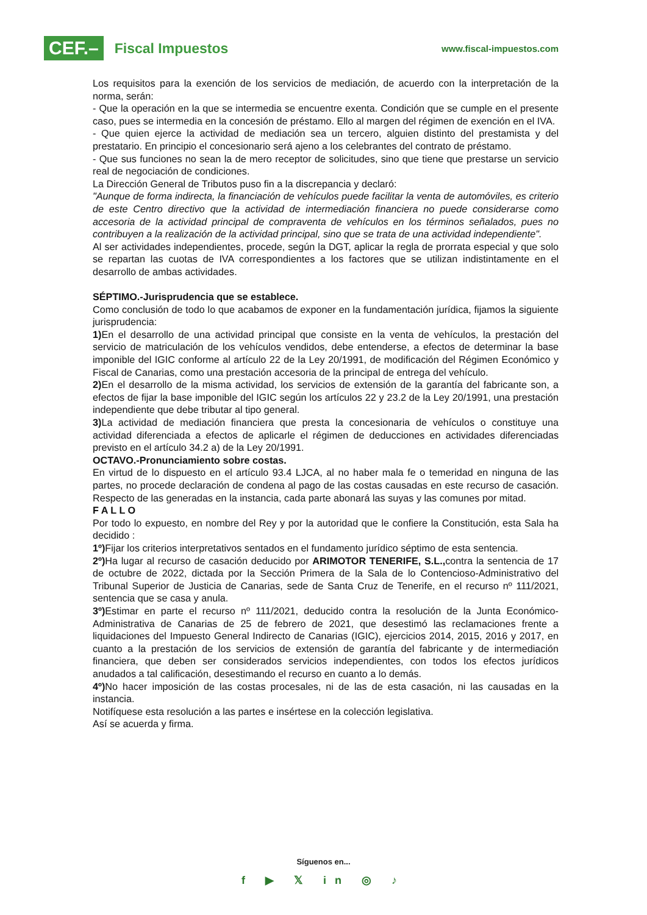CEF.– Fiscal Impuestos
www.fiscal-impuestos.com
Los requisitos para la exención de los servicios de mediación, de acuerdo con la interpretación de la norma, serán:
- Que la operación en la que se intermedia se encuentre exenta. Condición que se cumple en el presente caso, pues se intermedia en la concesión de préstamo. Ello al margen del régimen de exención en el IVA.
- Que quien ejerce la actividad de mediación sea un tercero, alguien distinto del prestamista y del prestatario. En principio el concesionario será ajeno a los celebrantes del contrato de préstamo.
- Que sus funciones no sean la de mero receptor de solicitudes, sino que tiene que prestarse un servicio real de negociación de condiciones.
La Dirección General de Tributos puso fin a la discrepancia y declaró:
"Aunque de forma indirecta, la financiación de vehículos puede facilitar la venta de automóviles, es criterio de este Centro directivo que la actividad de intermediación financiera no puede considerarse como accesoria de la actividad principal de compraventa de vehículos en los términos señalados, pues no contribuyen a la realización de la actividad principal, sino que se trata de una actividad independiente".
Al ser actividades independientes, procede, según la DGT, aplicar la regla de prorrata especial y que solo se repartan las cuotas de IVA correspondientes a los factores que se utilizan indistintamente en el desarrollo de ambas actividades.
SÉPTIMO.-Jurisprudencia que se establece.
Como conclusión de todo lo que acabamos de exponer en la fundamentación jurídica, fijamos la siguiente jurisprudencia:
1) En el desarrollo de una actividad principal que consiste en la venta de vehículos, la prestación del servicio de matriculación de los vehículos vendidos, debe entenderse, a efectos de determinar la base imponible del IGIC conforme al artículo 22 de la Ley 20/1991, de modificación del Régimen Económico y Fiscal de Canarias, como una prestación accesoria de la principal de entrega del vehículo.
2) En el desarrollo de la misma actividad, los servicios de extensión de la garantía del fabricante son, a efectos de fijar la base imponible del IGIC según los artículos 22 y 23.2 de la Ley 20/1991, una prestación independiente que debe tributar al tipo general.
3) La actividad de mediación financiera que presta la concesionaria de vehículos o constituye una actividad diferenciada a efectos de aplicarle el régimen de deducciones en actividades diferenciadas previsto en el artículo 34.2 a) de la Ley 20/1991.
OCTAVO.-Pronunciamiento sobre costas.
En virtud de lo dispuesto en el artículo 93.4 LJCA, al no haber mala fe o temeridad en ninguna de las partes, no procede declaración de condena al pago de las costas causadas en este recurso de casación. Respecto de las generadas en la instancia, cada parte abonará las suyas y las comunes por mitad.
F A L L O
Por todo lo expuesto, en nombre del Rey y por la autoridad que le confiere la Constitución, esta Sala ha decidido :
1º) Fijar los criterios interpretativos sentados en el fundamento jurídico séptimo de esta sentencia.
2º) Ha lugar al recurso de casación deducido por ARIMOTOR TENERIFE, S.L., contra la sentencia de 17 de octubre de 2022, dictada por la Sección Primera de la Sala de lo Contencioso-Administrativo del Tribunal Superior de Justicia de Canarias, sede de Santa Cruz de Tenerife, en el recurso nº 111/2021, sentencia que se casa y anula.
3º) Estimar en parte el recurso nº 111/2021, deducido contra la resolución de la Junta Económico-Administrativa de Canarias de 25 de febrero de 2021, que desestimó las reclamaciones frente a liquidaciones del Impuesto General Indirecto de Canarias (IGIC), ejercicios 2014, 2015, 2016 y 2017, en cuanto a la prestación de los servicios de extensión de garantía del fabricante y de intermediación financiera, que deben ser considerados servicios independientes, con todos los efectos jurídicos anudados a tal calificación, desestimando el recurso en cuanto a lo demás.
4º) No hacer imposición de las costas procesales, ni de las de esta casación, ni las causadas en la instancia.
Notifíquese esta resolución a las partes e insértese en la colección legislativa.
Así se acuerda y firma.
Síguenos en...
f ▶ 𝕏 in ◎ ♪